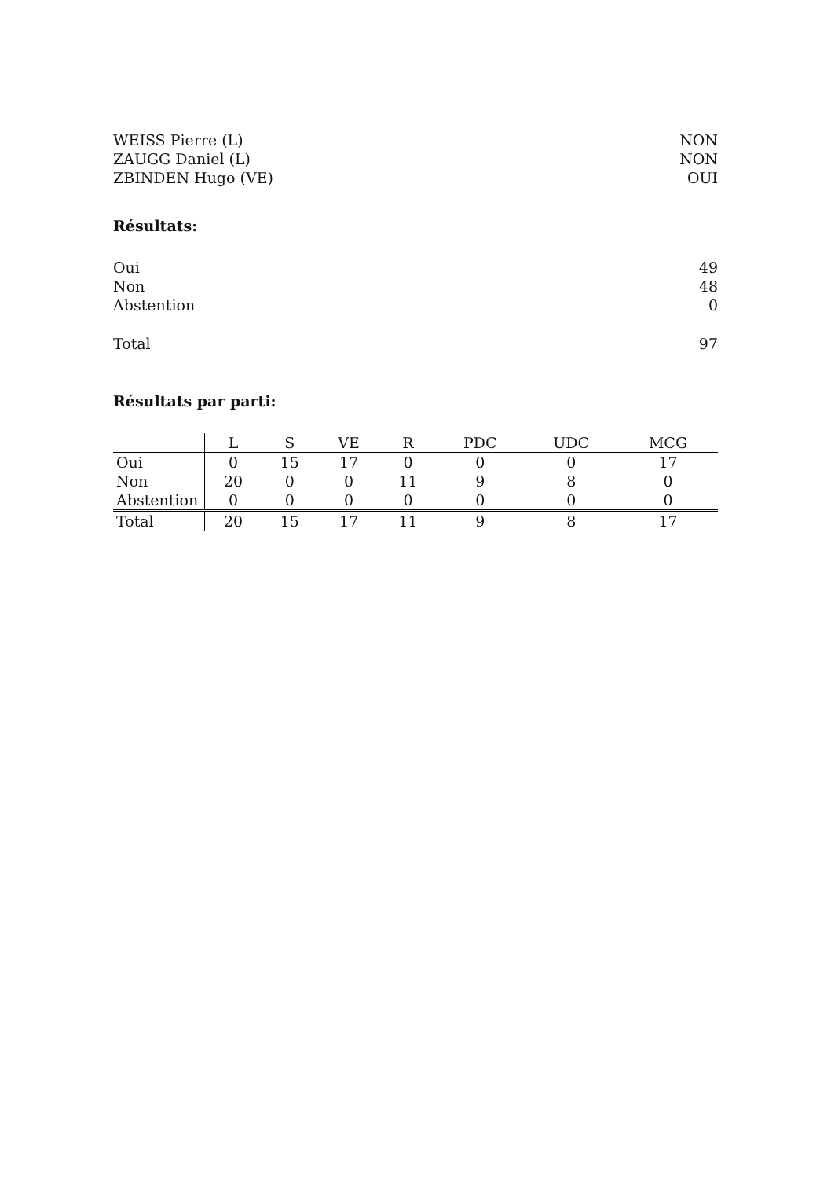WEISS Pierre (L) NON
ZAUGG Daniel (L) NON
ZBINDEN Hugo (VE) OUI
Résultats:
Oui 49
Non 48
Abstention 0
Total 97
Résultats par parti:
| | L | S | VE | R | PDC | UDC | MCG |
| --- | --- | --- | --- | --- | --- | --- | --- |
| Oui | 0 | 15 | 17 | 0 | 0 | 0 | 17 |
| Non | 20 | 0 | 0 | 11 | 9 | 8 | 0 |
| Abstention | 0 | 0 | 0 | 0 | 0 | 0 | 0 |
| Total | 20 | 15 | 17 | 11 | 9 | 8 | 17 |